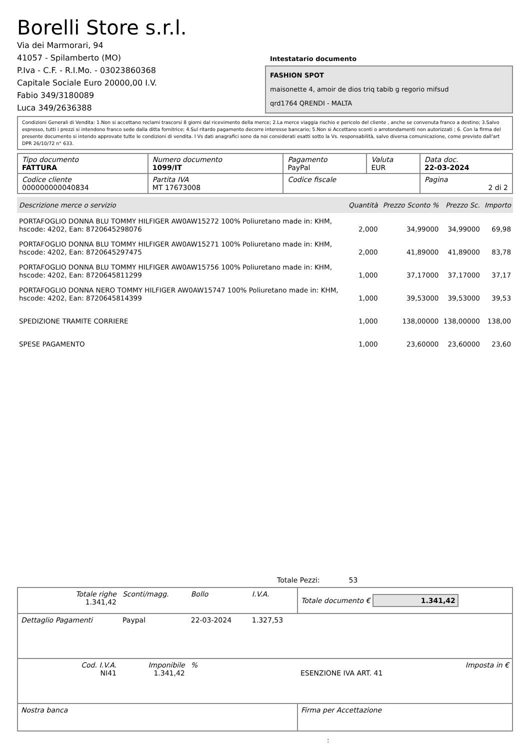Borelli Store s.r.l.
Via dei Marmorari, 94
41057 - Spilamberto (MO)
P.Iva - C.F. - R.I.Mo. - 03023860368
Capitale Sociale Euro 20000,00 I.V.
Fabio 349/3180089
Luca 349/2636388
Intestatario documento
FASHION SPOT
maisonette 4, amoir de dios triq tabib g regorio mifsud
qrd1764 QRENDI - MALTA
Condizioni Generali di Vendita: 1.Non si accettano reclami trascorsi 8 giorni dal ricevimento della merce; 2.La merce viaggia rischio e pericolo del cliente , anche se convenuta franco a destino; 3.Salvo espresso, tutti i prezzi si intendono franco sede dalla ditta fornitrice; 4.Sul ritardo pagamento decorre interesse bancario; 5.Non si Accettano sconti o arrotondamenti non autorizzati ; 6. Con la firma del presente documento si intendo approvate tutte le condizioni di vendita. I Vs dati anagrafici sono da noi considerati esatti sotto la Vs. responsabilità, salvo diversa comunicazione, come previsto dall'art DPR 26/10/72 n° 633.
| Tipo documento FATTURA | Numero documento 1099/IT | Pagamento PayPal | Valuta EUR | Data doc. 22-03-2024 |
| Codice cliente 000000000040834 | Partita IVA MT 17673008 | Codice fiscale | | Pagina 2 di 2 |
| Descrizione merce o servizio | Quantità | Prezzo Sconto % | Prezzo Sc. | Importo |
| --- | --- | --- | --- | --- |
| PORTAFOGLIO DONNA BLU TOMMY HILFIGER AW0AW15272 100% Poliuretano made in: KHM, hscode: 4202, Ean: 8720645298076 | 2,000 | 34,99000 | 34,99000 | 69,98 |
| PORTAFOGLIO DONNA BLU TOMMY HILFIGER AW0AW15271 100% Poliuretano made in: KHM, hscode: 4202, Ean: 8720645297475 | 2,000 | 41,89000 | 41,89000 | 83,78 |
| PORTAFOGLIO DONNA BLU TOMMY HILFIGER AW0AW15756 100% Poliuretano made in: KHM, hscode: 4202, Ean: 8720645811299 | 1,000 | 37,17000 | 37,17000 | 37,17 |
| PORTAFOGLIO DONNA NERO TOMMY HILFIGER AW0AW15747 100% Poliuretano made in: KHM, hscode: 4202, Ean: 8720645814399 | 1,000 | 39,53000 | 39,53000 | 39,53 |
| SPEDIZIONE TRAMITE CORRIERE | 1,000 | 138,00000 | 138,00000 | 138,00 |
| SPESE PAGAMENTO | 1,000 | 23,60000 | 23,60000 | 23,60 |
Totale Pezzi: 53
| Totale righe 1.341,42 | Sconti/magg. | Bollo | I.V.A. | Totale documento € 1.341,42 | |
| Dettaglio Pagamenti | Paypal | 22-03-2024 | 1.327,53 | | |
| Cod. I.V.A. NI41 | Imponibile 1.341,42 | % | | ESENZIONE IVA ART. 41 | Imposta in € |
| Nostra banca | | | | Firma per Accettazione | |
: